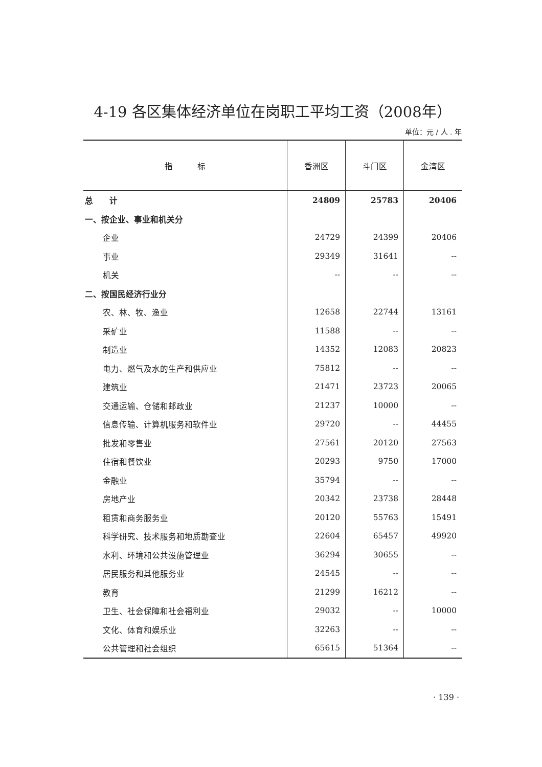4-19 各区集体经济单位在岗职工平均工资（2008年）
单位：元 / 人 . 年
| 指 标 | 香洲区 | 斗门区 | 金湾区 |
| --- | --- | --- | --- |
| 总 计 | 24809 | 25783 | 20406 |
| 一、按企业、事业和机关分 | | | |
| 企业 | 24729 | 24399 | 20406 |
| 事业 | 29349 | 31641 | -- |
| 机关 | -- | -- | -- |
| 二、按国民经济行业分 | | | |
| 农、林、牧、渔业 | 12658 | 22744 | 13161 |
| 采矿业 | 11588 | -- | -- |
| 制造业 | 14352 | 12083 | 20823 |
| 电力、燃气及水的生产和供应业 | 75812 | -- | -- |
| 建筑业 | 21471 | 23723 | 20065 |
| 交通运输、仓储和邮政业 | 21237 | 10000 | -- |
| 信息传输、计算机服务和软件业 | 29720 | -- | 44455 |
| 批发和零售业 | 27561 | 20120 | 27563 |
| 住宿和餐饮业 | 20293 | 9750 | 17000 |
| 金融业 | 35794 | -- | -- |
| 房地产业 | 20342 | 23738 | 28448 |
| 租赁和商务服务业 | 20120 | 55763 | 15491 |
| 科学研究、技术服务和地质勘查业 | 22604 | 65457 | 49920 |
| 水利、环境和公共设施管理业 | 36294 | 30655 | -- |
| 居民服务和其他服务业 | 24545 | -- | -- |
| 教育 | 21299 | 16212 | -- |
| 卫生、社会保障和社会福利业 | 29032 | -- | 10000 |
| 文化、体育和娱乐业 | 32263 | -- | -- |
| 公共管理和社会组织 | 65615 | 51364 | -- |
· 139 ·